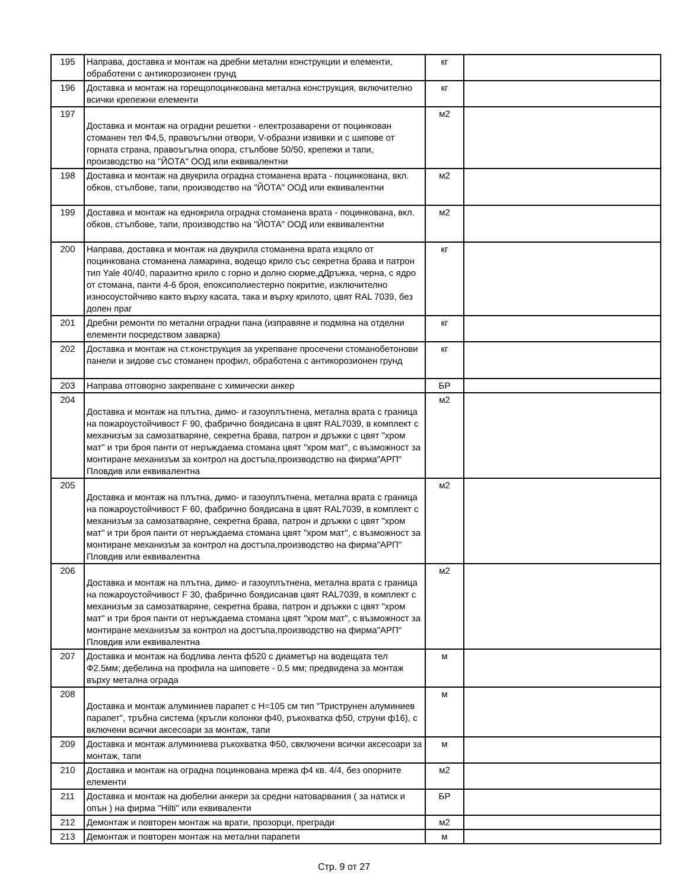| 195 | Направа, доставка и монтаж на дребни метални конструкции и елементи, обработени с антикорозионен грунд | кг | |
| 196 | Доставка и монтаж на горещопоцинкована метална конструкция, включително всички крепежни елементи | кг | |
| 197 | Доставка и монтаж на оградни решетки - електрозаварени от поцинкован стоманен тел Ф4,5, правоъгълни отвори, V-образни извивки и с шипове от горната страна, правоъгълна опора, стълбове 50/50, крепежи и тапи, производство на "ЙОТА" ООД или еквивалентни | м2 | |
| 198 | Доставка и монтаж на двукрила оградна стоманена врата - поцинкована, вкл. обков, стълбове, тапи, производство на "ЙОТА" ООД или еквивалентни | м2 | |
| 199 | Доставка и монтаж на еднокрила оградна стоманена врата - поцинкована, вкл. обков, стълбове, тапи, производство на "ЙОТА" ООД или еквивалентни | м2 | |
| 200 | Направа, доставка и монтаж на двукрила стоманена врата изцяло от поцинкована стоманена ламарина, водещо крило със секретна брава и патрон тип Yale 40/40, паразитно крило с горно и долно сюрме,дДръжка, черна, с ядро от стомана, панти 4-6 броя, епоксиполиестерно покритие, изключително износоустойчиво както върху касата, така и върху крилото, цвят RAL 7039, без долен праг | кг | |
| 201 | Дребни ремонти по метални оградни пана (изправяне и подмяна на отделни елементи посредством заварка) | кг | |
| 202 | Доставка и монтаж на ст.конструкция за укрепване просечени стоманобетонови панели и зидове със стоманен профил, обработена с антикорозионен грунд | кг | |
| 203 | Направа отговорно закрепване с химически анкер | БР | |
| 204 | Доставка и монтаж на плътна, димо- и газоуплътнена, метална врата с граница на пожароустойчивост F 90, фабрично боядисана в цвят RAL7039, в комплект с механизъм за самозатваряне, секретна брава, патрон и дръжки с цвят "хром мат" и три броя панти от неръждаема стомана цвят "хром мат", с възможност за монтиране механизъм за контрол на достъпа,производство на фирма"АРП" Пловдив или еквивалентна | м2 | |
| 205 | Доставка и монтаж на плътна, димо- и газоуплътнена, метална врата с граница на пожароустойчивост F 60, фабрично боядисана в цвят RAL7039, в комплект с механизъм за самозатваряне, секретна брава, патрон и дръжки с цвят "хром мат" и три броя панти от неръждаема стомана цвят "хром мат", с възможност за монтиране механизъм за контрол на достъпа,производство на фирма"АРП" Пловдив или еквивалентна | м2 | |
| 206 | Доставка и монтаж на плътна, димо- и газоуплътнена, метална врата с граница на пожароустойчивост F 30, фабрично боядисанав цвят RAL7039, в комплект с механизъм за самозатваряне, секретна брава, патрон и дръжки с цвят "хром мат" и три броя панти от неръждаема стомана цвят "хром мат", с възможност за монтиране механизъм за контрол на достъпа,производство на фирма"АРП" Пловдив или еквивалентна | м2 | |
| 207 | Доставка и монтаж на бодлива лента ф520 с диаметър на водещата тел Ф2.5мм; дебелина на профила на шиповете - 0.5 мм; предвидена за монтаж върху метална ограда | м | |
| 208 | Доставка и монтаж алуминиев парапет с H=105 см тип "Триструнен алуминиев парапет", тръбна система (кръгли колонки ф40, ръкохватка ф50, струни ф16), с включени всички аксесоари за монтаж, тапи | м | |
| 209 | Доставка и монтаж алуминиева ръкохватка Ф50, свключени всички аксесоари за монтаж, тапи | м | |
| 210 | Доставка и монтаж на оградна поцинкована мрежа ф4 кв. 4/4, без опорните елементи | м2 | |
| 211 | Доставка и монтаж на дюбелни анкери за средни натоварвания ( за натиск и опън ) на фирма "Hilti" или еквиваленти | БР | |
| 212 | Демонтаж и повторен монтаж на врати, прозорци, прегради | м2 | |
| 213 | Демонтаж и повторен монтаж на метални парапети | м | |
Стр. 9 от 27